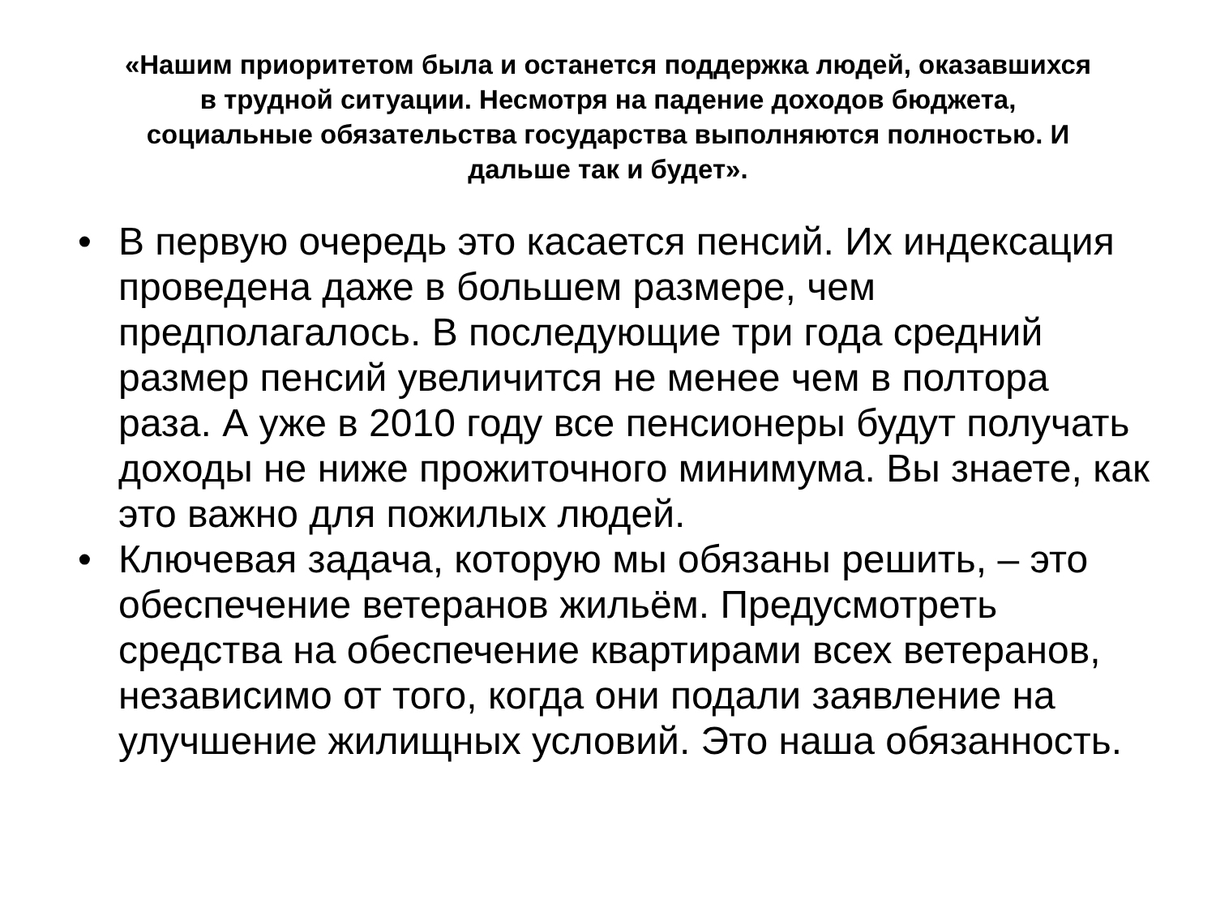«Нашим приоритетом была и останется поддержка людей, оказавшихся в трудной ситуации. Несмотря на падение доходов бюджета, социальные обязательства государства выполняются полностью. И дальше так и будет».
• В первую очередь это касается пенсий. Их индексация проведена даже в большем размере, чем предполагалось. В последующие три года средний размер пенсий увеличится не менее чем в полтора раза. А уже в 2010 году все пенсионеры будут получать доходы не ниже прожиточного минимума. Вы знаете, как это важно для пожилых людей.
• Ключевая задача, которую мы обязаны решить, – это обеспечение ветеранов жильём. Предусмотреть средства на обеспечение квартирами всех ветеранов, независимо от того, когда они подали заявление на улучшение жилищных условий. Это наша обязанность.